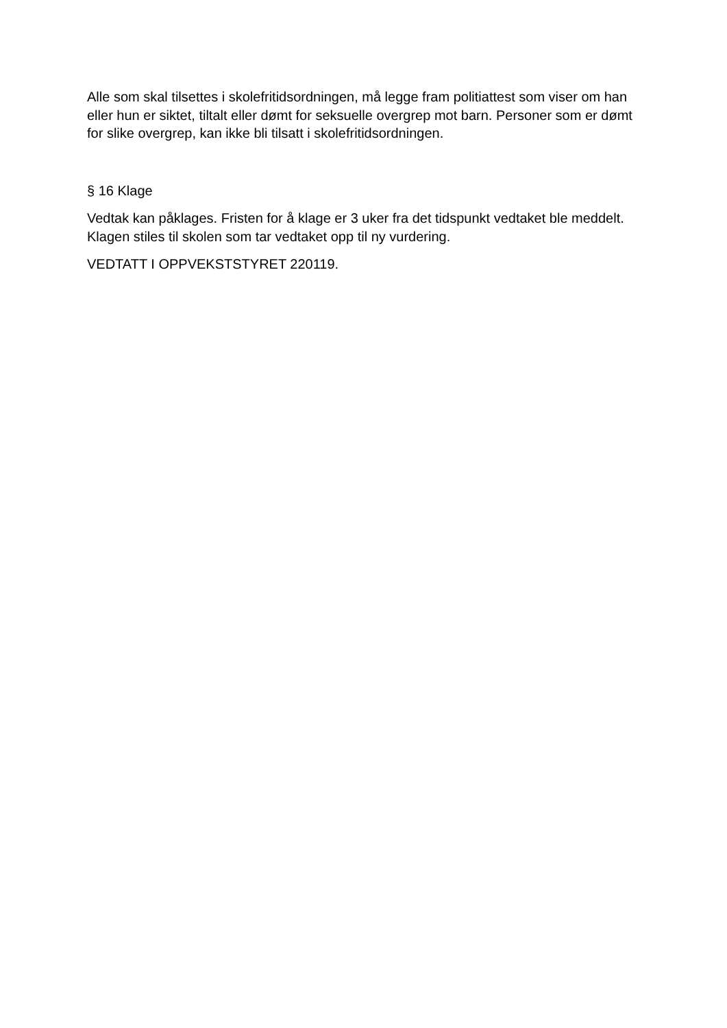Alle som skal tilsettes i skolefritidsordningen, må legge fram politiattest som viser om han eller hun er siktet, tiltalt eller dømt for seksuelle overgrep mot barn. Personer som er dømt for slike overgrep, kan ikke bli tilsatt i skolefritidsordningen.
§ 16 Klage
Vedtak kan påklages. Fristen for å klage er 3 uker fra det tidspunkt vedtaket ble meddelt. Klagen stiles til skolen som tar vedtaket opp til ny vurdering.
VEDTATT I OPPVEKSTSTYRET 220119.